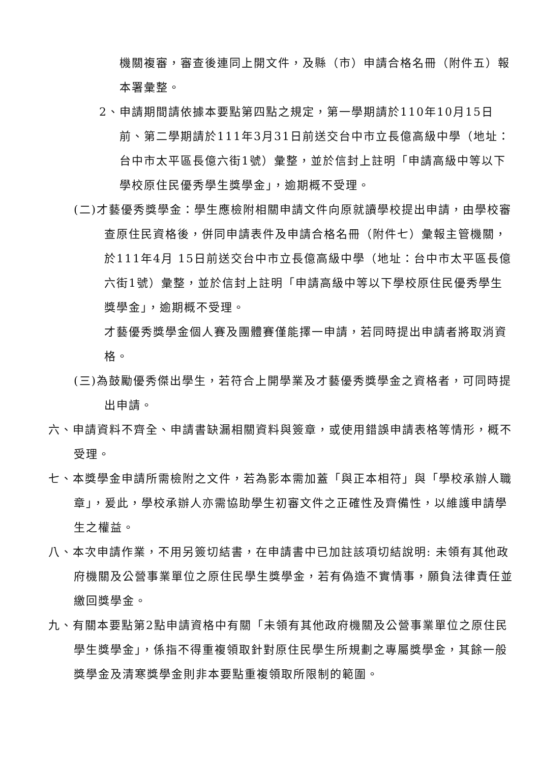機關複審，審查後連同上開文件，及縣（市）申請合格名冊（附件五）報本署彙整。
2、申請期間請依據本要點第四點之規定，第一學期請於110年10月15日前、第二學期請於111年3月31日前送交台中市立長億高級中學（地址：台中市太平區長億六街1號）彙整，並於信封上註明「申請高級中等以下學校原住民優秀學生獎學金」，逾期概不受理。
(二)才藝優秀獎學金：學生應檢附相關申請文件向原就讀學校提出申請，由學校審查原住民資格後，併同申請表件及申請合格名冊（附件七）彙報主管機關，於111年4月 15日前送交台中市立長億高級中學（地址：台中市太平區長億六街1號）彙整，並於信封上註明「申請高級中等以下學校原住民優秀學生獎學金」，逾期概不受理。
才藝優秀獎學金個人賽及團體賽僅能擇一申請，若同時提出申請者將取消資格。
(三)為鼓勵優秀傑出學生，若符合上開學業及才藝優秀獎學金之資格者，可同時提出申請。
六、申請資料不齊全、申請書缺漏相關資料與簽章，或使用錯誤申請表格等情形，概不受理。
七、本獎學金申請所需檢附之文件，若為影本需加蓋「與正本相符」與「學校承辦人職章」，爰此，學校承辦人亦需協助學生初審文件之正確性及齊備性，以維護申請學生之權益。
八、本次申請作業，不用另簽切結書，在申請書中已加註該項切結說明: 未領有其他政府機關及公營事業單位之原住民學生獎學金，若有偽造不實情事，願負法律責任並繳回獎學金。
九、有關本要點第2點申請資格中有關「未領有其他政府機關及公營事業單位之原住民學生獎學金」，係指不得重複領取針對原住民學生所規劃之專屬獎學金，其餘一般獎學金及清寒獎學金則非本要點重複領取所限制的範圍。